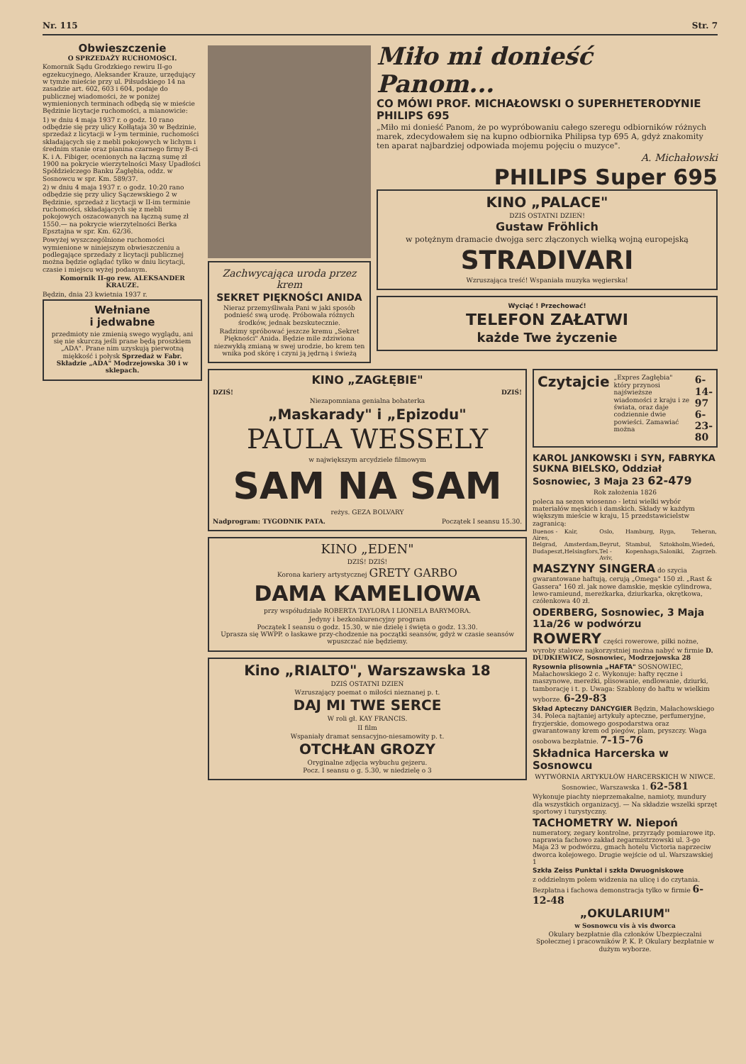Nr. 115 Str. 7
Obwieszczenie
O SPRZEDAŻY RUCHOMOŚCI.
Komornik Sądu Grodzkiego rewiru II-go egzekucyjnego, Aleksander Krauze, urzędujący w tymże mieście przy ul. Piłsudskiego 14 na zasadzie art. 602, 603 i 604, podaje do publicznej wiadomości, że w poniżej wymienionych terminach odbędą się w mieście Będzinie licytacje ruchomości, a mianowicie:
1) w dniu 4 maja 1937 r. o godz. 10 rano odbędzie się przy ulicy Kołłątaja 30 w Będzinie, sprzedaż z licytacji w I-ym terminie, ruchomości składających się z mebli pokojowych w lichym i średnim stanie oraz pianina czarnego firmy B-ci K. i A. Fibiger, ocenionych na łączną sumę zł 1900 na pokrycie wierzytelności Masy Upadłości Spółdzielczego Banku Zagłębia, oddz. w Sosnowcu w spr. Km. 589/37.
2) w dniu 4 maja 1937 r. o godz. 10:20 rano odbędzie się przy ulicy Sączewskiego 2 w Będzinie, sprzedaż z licytacji w II-im terminie ruchomości, składających się z mebli pokojowych oszacowanych na łączną sumę zł 1550.— na pokrycie wierzytelności Berka Epsztajna w spr. Km. 62/36.
Powyżej wyszczególnione ruchomości wymienione w niniejszym obwieszczeniu a podlegające sprzedaży z licytacji publicznej można będzie oglądać tylko w dniu licytacji, czasie i miejscu wyżej podanym.
Komornik II-go rew. ALEKSANDER KRAUZE.
Będzin, dnia 23 kwietnia 1937 r.
Wełniane
i jedwabne
przedmioty nie zmienią swego wyglądu, ani się nie skurczą jeśli prane będą proszkiem „ADA". Prane nim uzyskują pierwotną miękkość i połysk Sprzedaż w Fabr. Składzie „ADA" Modrzejowska 30 i w sklepach.
Zachwycająca uroda przez krem
SEKRET PIĘKNOŚCI ANIDA
Nieraz przemyśliwała Pani w jaki sposób podnieść swą urodę. Próbowała różnych środków, jednak bezskutecznie.
Radzimy spróbować jeszcze kremu „Sekret Piękności" Anida. Będzie mile zdziwiona niezwykłą zmianą w swej urodzie, bo krem ten wnika pod skórę i czyni ją jędrną i świeżą
Miło mi donieść Panom...
CO MÓWI PROF. MICHAŁOWSKI O SUPERHETERODYNIE PHILIPS 695
„Miło mi donieść Panom, że po wypróbowaniu całego szeregu odbiorników różnych marek, zdecydowałem się na kupno odbiornika Philipsa typ 695 A, gdyż znakomity ten aparat najbardziej odpowiada mojemu pojęciu o muzyce".
A. Michałowski
PHILIPS Super 695
KINO „PALACE"
DZIŚ OSTATNI DZIEŃ!
Gustaw Fröhlich
w potężnym dramacie dwojga serc złączonych wielką wojną europejską
STRADIVARI
Wzruszająca treść! Wspaniała muzyka węgierska!
Wyciąć ! Przechować!
TELEFON ZAŁATWI
każde Twe życzenie
KINO „ZAGŁĘBIE"
DZIŚ! DZIŚ!
Niezapomniana genialna bohaterka
„Maskarady" i „Epizodu"
PAULA WESSELY
w największym arcydziele filmowym
SAM NA SAM
reżys. GEZA BOLVARY
Nadprogram: TYGODNIK PATA. Początek I seansu 15.30.
KINO „EDEN"
DZIŚ! DZIŚ!
Korona kariery artystycznej GRETY GARBO
DAMA KAMELIOWA
przy współudziale ROBERTA TAYLORA I LIONELA BARYMORA.
Jedyny i bezkonkurencyjny program
Początek I seansu o godz. 15.30, w nie dzielę i święta o godz. 13.30.
Uprasza się WWPP. o łaskawe przy-chodzenie na początki seansów, gdyż w czasie seansów wpuszczać nie będziemy.
Kino „RIALTO", Warszawska 18
DZIŚ OSTATNI DZIEŃ
Wzruszający poemat o miłości nieznanej p. t.
DAJ MI TWE SERCE
W roli gł. KAY FRANCIS.
II film
Wspaniały dramat sensacyjno-niesamowity p. t.
OTCHŁAN GROZY
Oryginalne zdjęcia wybuchu gejzeru.
Pocz. I seansu o g. 5.30, w niedzielę o 3
Czytajcie „Expres Zagłębia" który przynosi najświeższe wiadomości z kraju i ze świata, oraz daje codziennie dwie powieści. Zamawiać można 6-14-97 6-23-80
KAROL JANKOWSKI i SYN, FABRYKA SUKNA BIELSKO, Oddział Sosnowiec, 3 Maja 23 62-479
Rok założenia 1826
poleca na sezon wiosenno - letni wielki wybór materiałów męskich i damskich. Składy w każdym większym mieście w kraju, 15 przedstawicielstw zagranicą:
Buenos - Aires, Kair, Oslo, Hamburg, Ryga, Teheran, Belgrad, Amsterdam, Beyrut, Stambuł, Sztokholm, Wiedeń, Budapeszt, Helsingfors, Tel - Aviv, Kopenhaga, Saloniki, Zagrzeb.
MASZYNY SINGERA do szycia gwarantowane haftują, cerują „Omega" 150 zł. „Rast & Gassera" 160 zł. jak nowe damskie, męskie cylindrowa, lewo-ramieund, mereżkarka, dziurkarka, okrętkowa, czółenkowa 40 zł.
ODERBERG, Sosnowiec, 3 Maja 11a/26 w podwórzu
ROWERY części rowerowe, piłki nożne, wyroby stalowe najkorzystniej można nabyć w firmie D. DUDKIEWICZ, Sosnowiec, Modrzejowska 28
Rysownia plisownia „HAFTA" SOSNOWIEC, Małachowskiego 2 c. Wykonuje: hafty ręczne i maszynowe, mereżki, plisowanie, endlowanie, dziurki, tamborację i t. p. Uwaga: Szablony do haftu w wielkim wyborze. 6-29-83
Skład Apteczny DANCYGIER Będzin, Małachowskiego 34. Poleca najtaniej artykuły apteczne, perfumeryjne, fryzjerskie, domowego gospodarstwa oraz gwarantowany krem od piegów, plam, pryszczy. Waga osobowa bezpłatnie. 7-15-76
Składnica Harcerska w Sosnowcu
WYTWÓRNIA ARTYKUŁÓW HARCERSKICH W NIWCE.
Sosnowiec, Warszawska 1. 62-581
Wykonuje piachty nieprzemakalne, namioty, mundury dla wszystkich organizacyj. — Na składzie wszelki sprzęt sportowy i turystyczny.
TACHOMETRY W. Niepoń numeratory, zegary kontrolne, przyrządy pomiarowe itp. naprawia fachowo zakład zegarmistrzowski ul. 3-go Maja 23 w podwórzu, gmach hotelu Victoria naprzeciw dworca kolejowego. Drugie wejście od ul. Warszawskiej 1
Szkła Zeiss Punktal i szkła Dwuogniskowe
z oddzielnym polem widzenia na ulicę i do czytania. Bezpłatna i fachowa demonstracja tylko w firmie 6-12-48
„OKULARIUM"
w Sosnowcu vis à vis dworca
Okulary bezpłatnie dla członków Ubezpieczalni Społecznej i pracowników P. K. P. Okulary bezpłatnie w dużym wyborze.